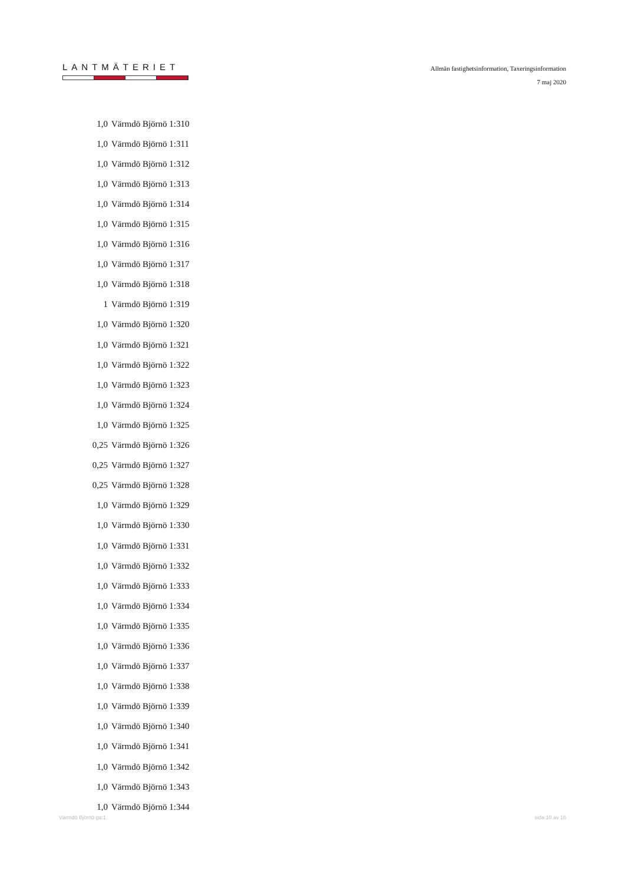LANTMÄTERIET
Allmän fastighetsinformation, Taxeringsinformation
7 maj 2020
| 1,0 | Värmdö Björnö 1:310 |
| 1,0 | Värmdö Björnö 1:311 |
| 1,0 | Värmdö Björnö 1:312 |
| 1,0 | Värmdö Björnö 1:313 |
| 1,0 | Värmdö Björnö 1:314 |
| 1,0 | Värmdö Björnö 1:315 |
| 1,0 | Värmdö Björnö 1:316 |
| 1,0 | Värmdö Björnö 1:317 |
| 1,0 | Värmdö Björnö 1:318 |
| 1 | Värmdö Björnö 1:319 |
| 1,0 | Värmdö Björnö 1:320 |
| 1,0 | Värmdö Björnö 1:321 |
| 1,0 | Värmdö Björnö 1:322 |
| 1,0 | Värmdö Björnö 1:323 |
| 1,0 | Värmdö Björnö 1:324 |
| 1,0 | Värmdö Björnö 1:325 |
| 0,25 | Värmdö Björnö 1:326 |
| 0,25 | Värmdö Björnö 1:327 |
| 0,25 | Värmdö Björnö 1:328 |
| 1,0 | Värmdö Björnö 1:329 |
| 1,0 | Värmdö Björnö 1:330 |
| 1,0 | Värmdö Björnö 1:331 |
| 1,0 | Värmdö Björnö 1:332 |
| 1,0 | Värmdö Björnö 1:333 |
| 1,0 | Värmdö Björnö 1:334 |
| 1,0 | Värmdö Björnö 1:335 |
| 1,0 | Värmdö Björnö 1:336 |
| 1,0 | Värmdö Björnö 1:337 |
| 1,0 | Värmdö Björnö 1:338 |
| 1,0 | Värmdö Björnö 1:339 |
| 1,0 | Värmdö Björnö 1:340 |
| 1,0 | Värmdö Björnö 1:341 |
| 1,0 | Värmdö Björnö 1:342 |
| 1,0 | Värmdö Björnö 1:343 |
| 1,0 | Värmdö Björnö 1:344 |
Värmdö Björnö ga:1 sida 10 av 16